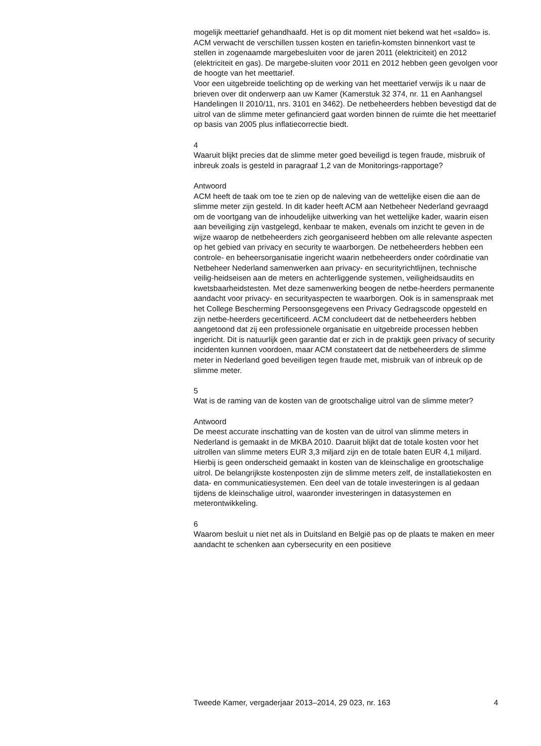mogelijk meettarief gehandhaafd. Het is op dit moment niet bekend wat het «saldo» is. ACM verwacht de verschillen tussen kosten en tariefin-komsten binnenkort vast te stellen in zogenaamde margebesluiten voor de jaren 2011 (elektriciteit) en 2012 (elektriciteit en gas). De margebe-sluiten voor 2011 en 2012 hebben geen gevolgen voor de hoogte van het meettarief.
Voor een uitgebreide toelichting op de werking van het meettarief verwijs ik u naar de brieven over dit onderwerp aan uw Kamer (Kamerstuk 32 374, nr. 11 en Aanhangsel Handelingen II 2010/11, nrs. 3101 en 3462). De netbeheerders hebben bevestigd dat de uitrol van de slimme meter gefinancierd gaat worden binnen de ruimte die het meettarief op basis van 2005 plus inflatiecorrectie biedt.
4
Waaruit blijkt precies dat de slimme meter goed beveiligd is tegen fraude, misbruik of inbreuk zoals is gesteld in paragraaf 1,2 van de Monitorings-rapportage?
Antwoord
ACM heeft de taak om toe te zien op de naleving van de wettelijke eisen die aan de slimme meter zijn gesteld. In dit kader heeft ACM aan Netbeheer Nederland gevraagd om de voortgang van de inhoudelijke uitwerking van het wettelijke kader, waarin eisen aan beveiliging zijn vastgelegd, kenbaar te maken, evenals om inzicht te geven in de wijze waarop de netbeheerders zich georganiseerd hebben om alle relevante aspecten op het gebied van privacy en security te waarborgen. De netbeheerders hebben een controle- en beheersorganisatie ingericht waarin netbeheerders onder coördinatie van Netbeheer Nederland samenwerken aan privacy- en securityrichtlijnen, technische veilig-heidseisen aan de meters en achterliggende systemen, veiligheidsaudits en kwetsbaarheidstesten. Met deze samenwerking beogen de netbe-heerders permanente aandacht voor privacy- en securityaspecten te waarborgen. Ook is in samenspraak met het College Bescherming Persoonsgegevens een Privacy Gedragscode opgesteld en zijn netbe-heerders gecertificeerd. ACM concludeert dat de netbeheerders hebben aangetoond dat zij een professionele organisatie en uitgebreide processen hebben ingericht. Dit is natuurlijk geen garantie dat er zich in de praktijk geen privacy of security incidenten kunnen voordoen, maar ACM constateert dat de netbeheerders de slimme meter in Nederland goed beveiligen tegen fraude met, misbruik van of inbreuk op de slimme meter.
5
Wat is de raming van de kosten van de grootschalige uitrol van de slimme meter?
Antwoord
De meest accurate inschatting van de kosten van de uitrol van slimme meters in Nederland is gemaakt in de MKBA 2010. Daaruit blijkt dat de totale kosten voor het uitrollen van slimme meters EUR 3,3 miljard zijn en de totale baten EUR 4,1 miljard. Hierbij is geen onderscheid gemaakt in kosten van de kleinschalige en grootschalige uitrol. De belangrijkste kostenposten zijn de slimme meters zelf, de installatiekosten en data- en communicatiesystemen. Een deel van de totale investeringen is al gedaan tijdens de kleinschalige uitrol, waaronder investeringen in datasystemen en meterontwikkeling.
6
Waarom besluit u niet net als in Duitsland en België pas op de plaats te maken en meer aandacht te schenken aan cybersecurity en een positieve
Tweede Kamer, vergaderjaar 2013–2014, 29 023, nr. 163 4